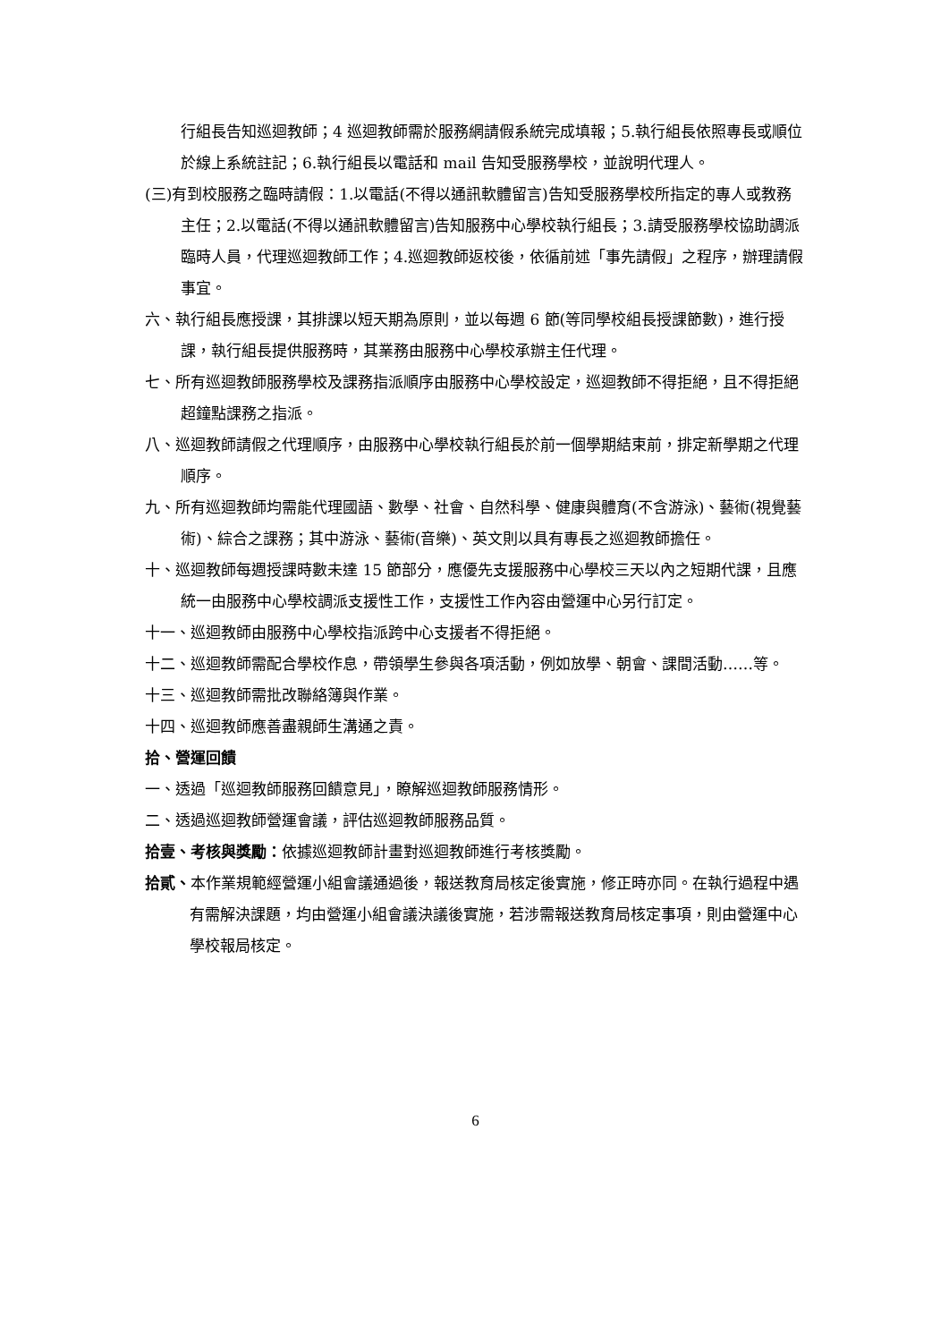行組長告知巡迴教師；4 巡迴教師需於服務網請假系統完成填報；5.執行組長依照專長或順位於線上系統註記；6.執行組長以電話和 mail 告知受服務學校，並說明代理人。
(三)有到校服務之臨時請假：1.以電話(不得以通訊軟體留言)告知受服務學校所指定的專人或教務主任；2.以電話(不得以通訊軟體留言)告知服務中心學校執行組長；3.請受服務學校協助調派臨時人員，代理巡迴教師工作；4.巡迴教師返校後，依循前述「事先請假」之程序，辦理請假事宜。
六、執行組長應授課，其排課以短天期為原則，並以每週 6 節(等同學校組長授課節數)，進行授課，執行組長提供服務時，其業務由服務中心學校承辦主任代理。
七、所有巡迴教師服務學校及課務指派順序由服務中心學校設定，巡迴教師不得拒絕，且不得拒絕超鐘點課務之指派。
八、巡迴教師請假之代理順序，由服務中心學校執行組長於前一個學期結束前，排定新學期之代理順序。
九、所有巡迴教師均需能代理國語、數學、社會、自然科學、健康與體育(不含游泳)、藝術(視覺藝術)、綜合之課務；其中游泳、藝術(音樂)、英文則以具有專長之巡迴教師擔任。
十、巡迴教師每週授課時數未達 15 節部分，應優先支援服務中心學校三天以內之短期代課，且應統一由服務中心學校調派支援性工作，支援性工作內容由營運中心另行訂定。
十一、巡迴教師由服務中心學校指派跨中心支援者不得拒絕。
十二、巡迴教師需配合學校作息，帶領學生參與各項活動，例如放學、朝會、課間活動……等。
十三、巡迴教師需批改聯絡簿與作業。
十四、巡迴教師應善盡親師生溝通之責。
拾、營運回饋
一、透過「巡迴教師服務回饋意見」，瞭解巡迴教師服務情形。
二、透過巡迴教師營運會議，評估巡迴教師服務品質。
拾壹、考核與獎勵：依據巡迴教師計畫對巡迴教師進行考核獎勵。
拾貳、本作業規範經營運小組會議通過後，報送教育局核定後實施，修正時亦同。在執行過程中遇有需解決課題，均由營運小組會議決議後實施，若涉需報送教育局核定事項，則由營運中心學校報局核定。
6